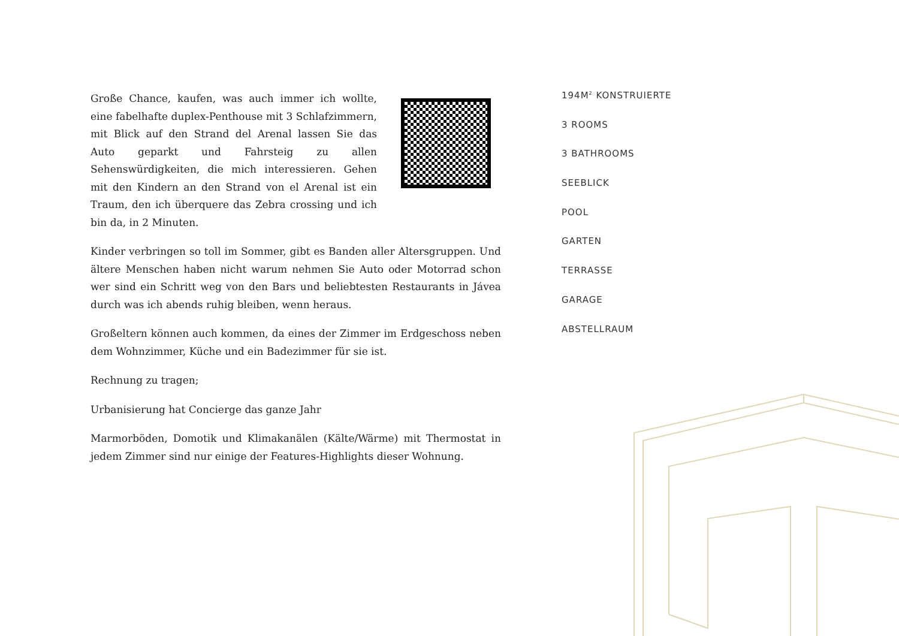Große Chance, kaufen, was auch immer ich wollte, eine fabelhafte duplex-Penthouse mit 3 Schlafzimmern, mit Blick auf den Strand del Arenal lassen Sie das Auto geparkt und Fahrsteig zu allen Sehenswürdigkeiten, die mich interessieren. Gehen mit den Kindern an den Strand von el Arenal ist ein Traum, den ich überquere das Zebra crossing und ich bin da, in 2 Minuten.
Kinder verbringen so toll im Sommer, gibt es Banden aller Altersgruppen. Und ältere Menschen haben nicht warum nehmen Sie Auto oder Motorrad schon wer sind ein Schritt weg von den Bars und beliebtesten Restaurants in Jávea durch was ich abends ruhig bleiben, wenn heraus.
Großeltern können auch kommen, da eines der Zimmer im Erdgeschoss neben dem Wohnzimmer, Küche und ein Badezimmer für sie ist.
Rechnung zu tragen;
Urbanisierung hat Concierge das ganze Jahr
Marmorböden, Domotik und Klimakanälen (Kälte/Wärme) mit Thermostat in jedem Zimmer sind nur einige der Features-Highlights dieser Wohnung.
194M<sup>2</sup> KONSTRUIERTE
3 ROOMS
3 BATHROOMS
SEEBLICK
POOL
GARTEN
TERRASSE
GARAGE
ABSTELLRAUM